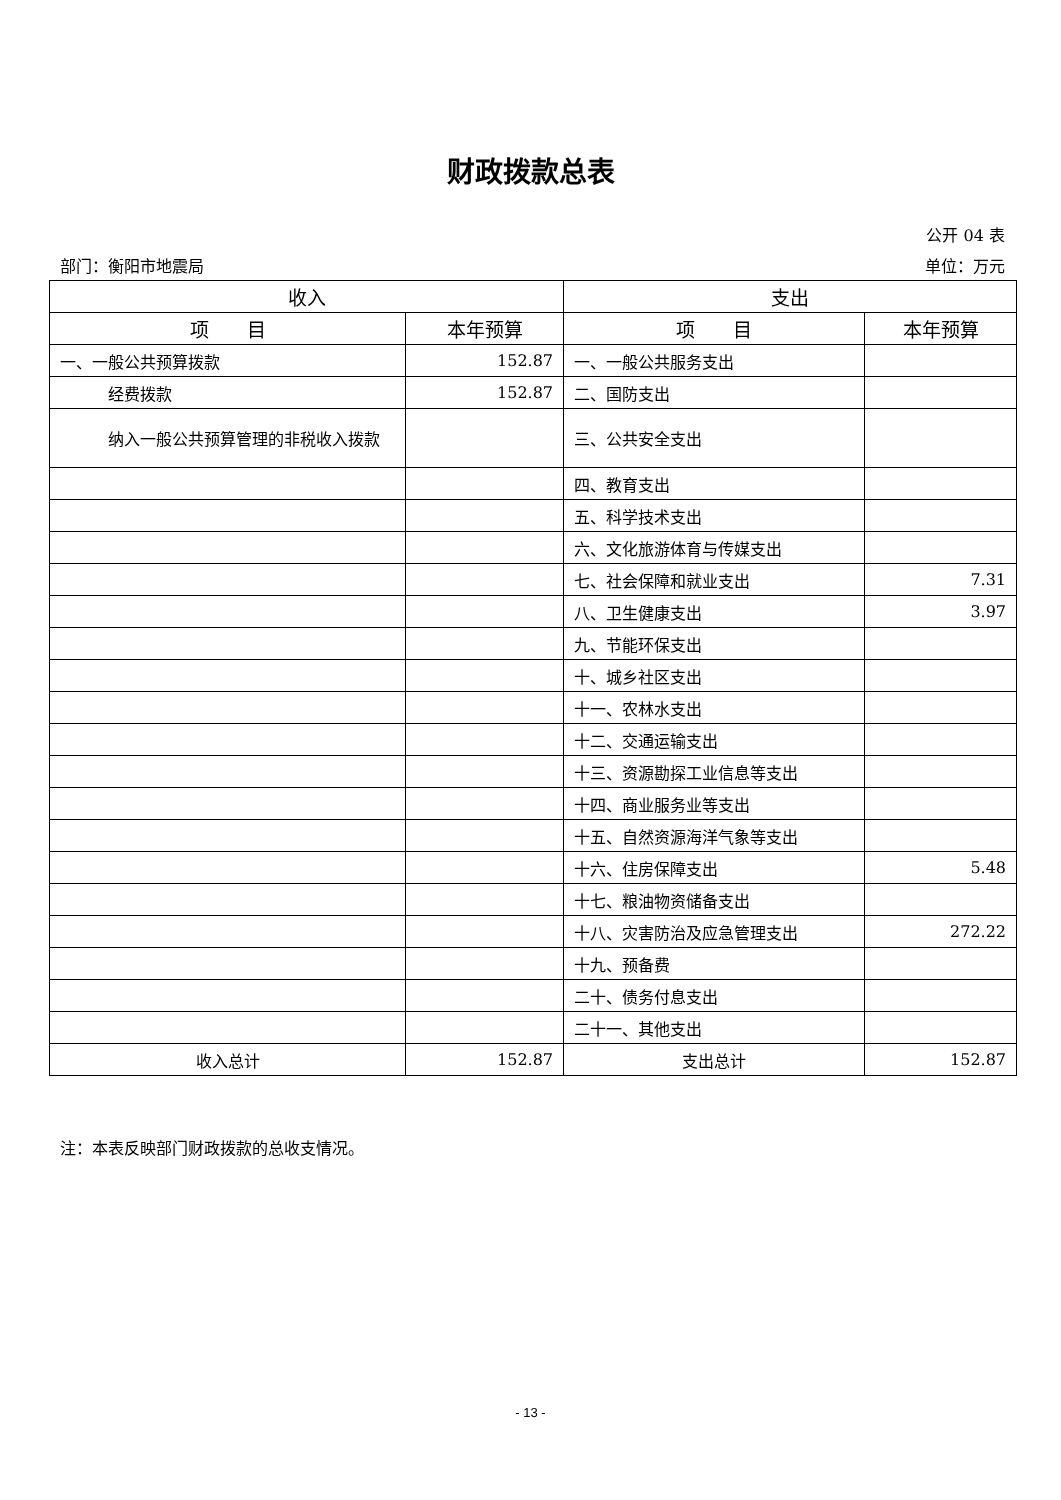财政拨款总表
公开 04 表
部门：衡阳市地震局 单位：万元
| 收入 | | 支出 | |
| --- | --- | --- | --- |
| 项 目 | 本年预算 | 项 目 | 本年预算 |
| 一、一般公共预算拨款 | 152.87 | 一、一般公共服务支出 | |
| 经费拨款 | 152.87 | 二、国防支出 | |
| 纳入一般公共预算管理的非税收入拨款 | | 三、公共安全支出 | |
| | | 四、教育支出 | |
| | | 五、科学技术支出 | |
| | | 六、文化旅游体育与传媒支出 | |
| | | 七、社会保障和就业支出 | 7.31 |
| | | 八、卫生健康支出 | 3.97 |
| | | 九、节能环保支出 | |
| | | 十、城乡社区支出 | |
| | | 十一、农林水支出 | |
| | | 十二、交通运输支出 | |
| | | 十三、资源勘探工业信息等支出 | |
| | | 十四、商业服务业等支出 | |
| | | 十五、自然资源海洋气象等支出 | |
| | | 十六、住房保障支出 | 5.48 |
| | | 十七、粮油物资储备支出 | |
| | | 十八、灾害防治及应急管理支出 | 272.22 |
| | | 十九、预备费 | |
| | | 二十、债务付息支出 | |
| | | 二十一、其他支出 | |
| 收入总计 | 152.87 | 支出总计 | 152.87 |
注：本表反映部门财政拨款的总收支情况。
- 13 -